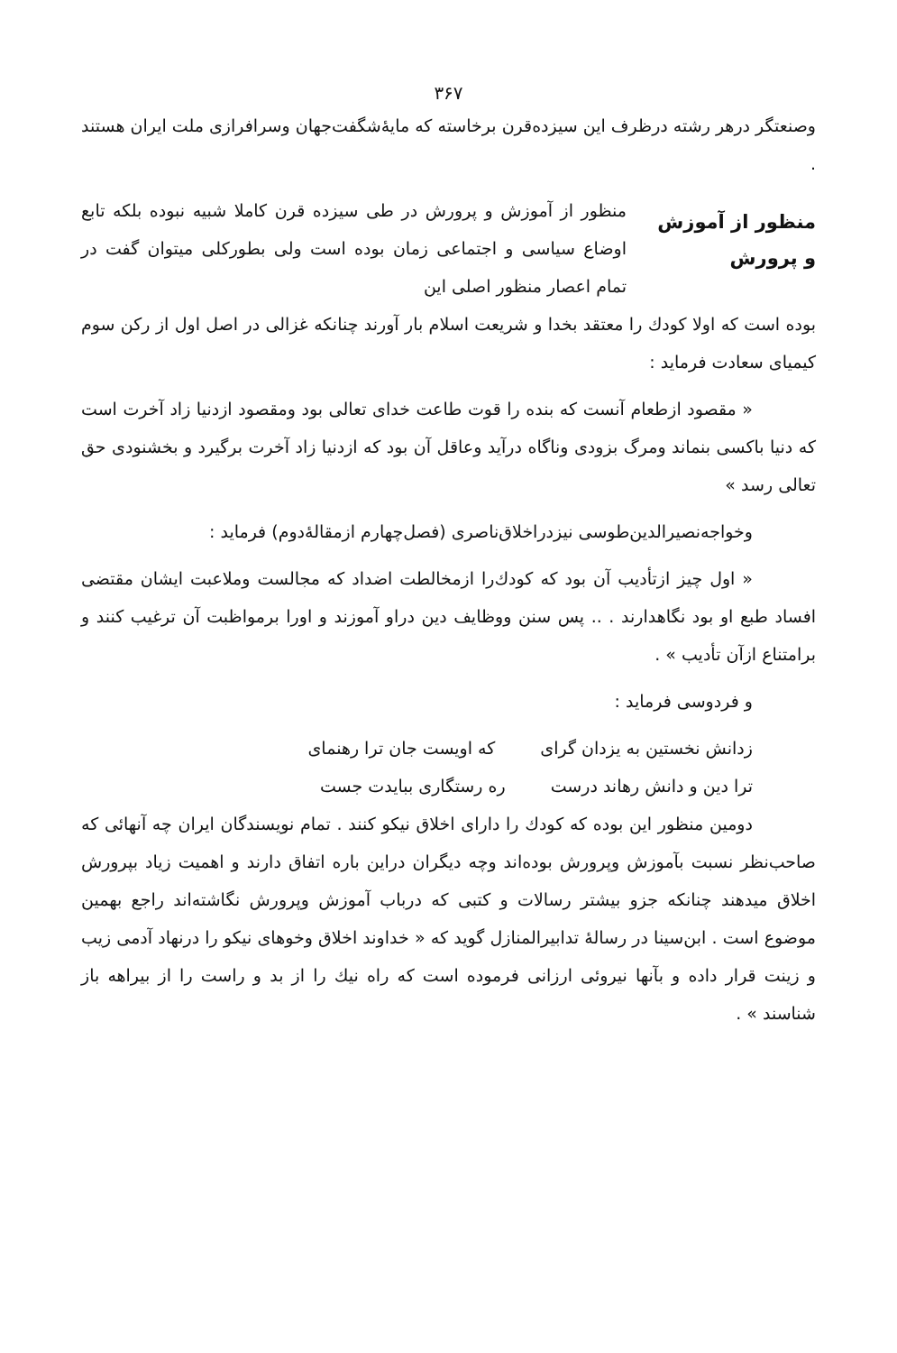۳۶۷
وصنعتگر درهر رشته درظرف این سیزده‌قرن برخاسته که مایهٔ‌شگفت‌جهان وسرافرازی ملت ایران هستند .
منظور از آموزش
و پرورش
منظور از آموزش و پرورش در طی سیزده قرن کاملا شبیه نبوده بلکه تابع اوضاع سیاسی و اجتماعی زمان بوده است ولی بطورکلی میتوان گفت در تمام اعصار منظور اصلی این
بوده است که اولا کودك را معتقد بخدا و شریعت اسلام بار آورند چنانکه غزالی در اصل اول از رکن سوم کیمیای سعادت فرماید :
« مقصود ازطعام آنست که بنده را قوت طاعت خدای تعالی بود ومقصود ازدنیا زاد آخرت است که دنیا باکسی بنماند ومرگ بزودی وناگاه درآید وعاقل آن بود که ازدنیا زاد آخرت برگیرد و بخشنودی حق تعالی رسد »
وخواجه‌نصیرالدین‌طوسی نیزدراخلاق‌ناصری (فصل‌چهارم ازمقالهٔ‌دوم) فرماید :
« اول چیز ازتأدیب آن بود که کودك‌را ازمخالطت اضداد که مجالست وملاعبت ایشان مقتضی افساد طبع او بود نگاهدارند . .. پس سنن ووظایف دین دراو آموزند و اورا برمواظبت آن ترغیب کنند و برامتناع ازآن تأدیب » .
و فردوسی فرماید :
زدانش نخستین به یزدان گرای که اویست جان ترا رهنمای
ترا دین و دانش رهاند درست ره رستگاری ببایدت جست
دومین منظور این بوده که کودك را دارای اخلاق نیکو کنند . تمام نویسندگان ایران چه آنهائی که صاحب‌نظر نسبت بآموزش وپرورش بوده‌اند وچه دیگران دراین باره اتفاق دارند و اهمیت زیاد بپرورش اخلاق میدهند چنانکه جزو بیشتر رسالات و کتبی که درباب آموزش وپرورش نگاشته‌اند راجع بهمین موضوع است . ابن‌سینا در رسالهٔ تدابیرالمنازل گوید که « خداوند اخلاق وخوهای نیکو را درنهاد آدمی زیب و زینت قرار داده و بآنها نیروئی ارزانی فرموده است که راه نیك را از بد و راست را از بیراهه باز شناسند » .